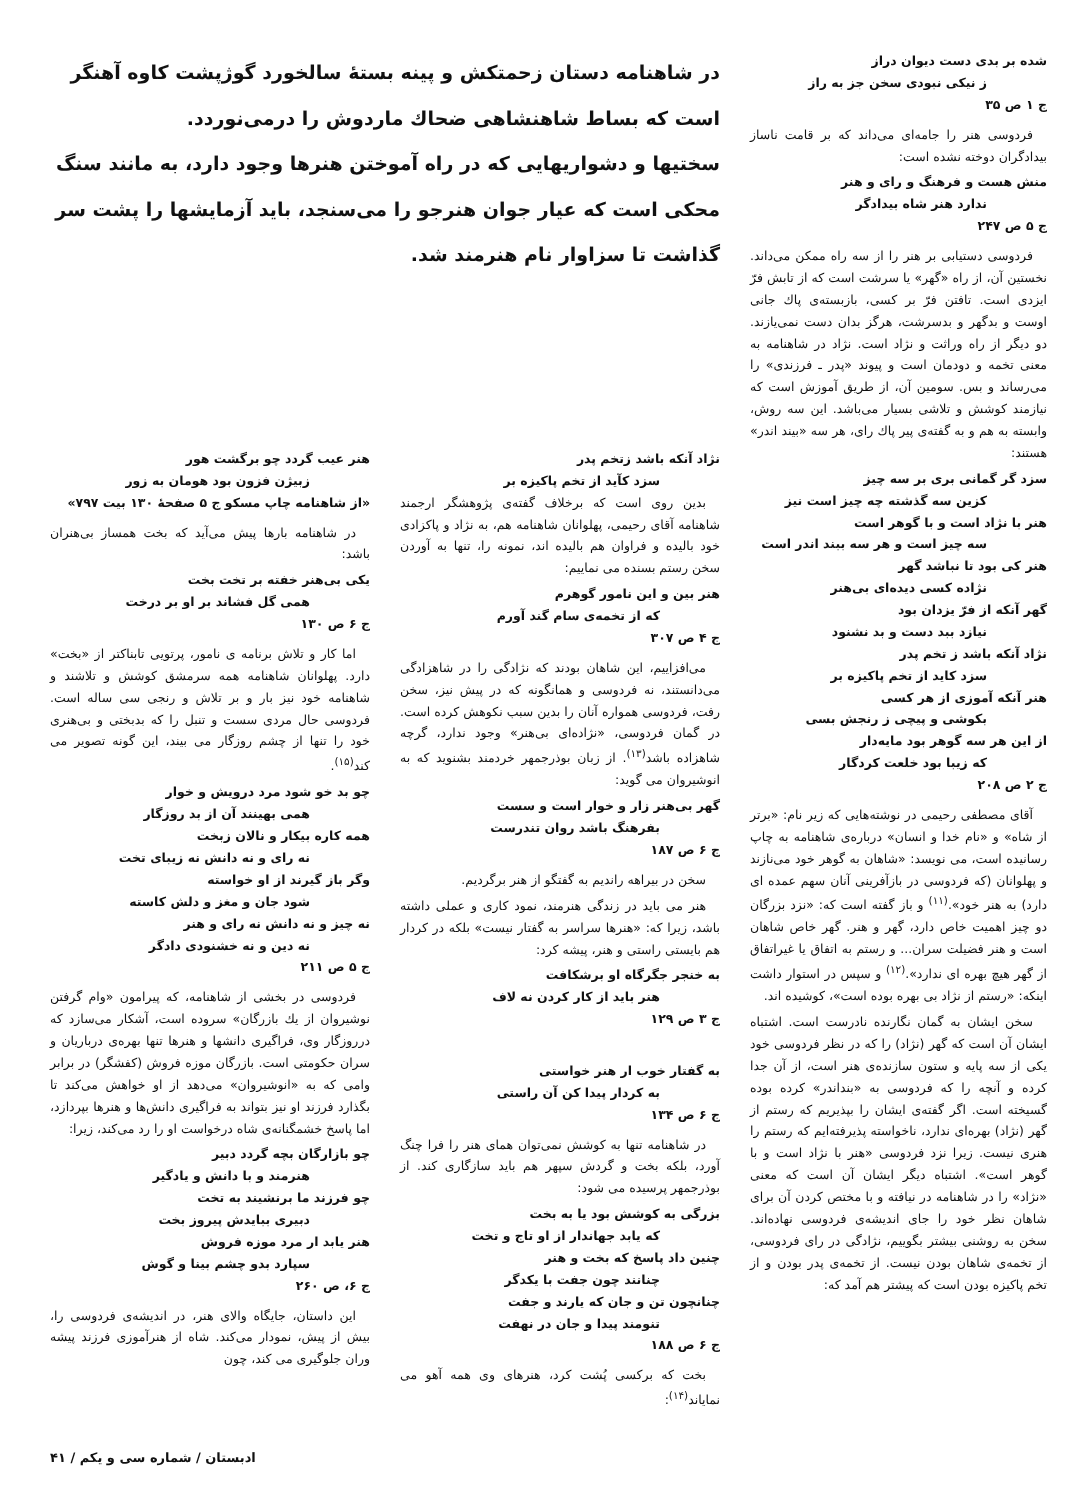شده بر بدی دست دیوان دراز
ز نیکی نبودی سخن جز به راز
ج ۱ ص ۳۵
فردوسی هنر را جامه‌ای می‌داند که بر قامت ناساز بیدادگران دوخته نشده است:
منش هست و فرهنگ و رای و هنر
ندارد هنر شاه بیدادگر
ج ۵ ص ۲۴۷
فردوسی دستیابی بر هنر را از سه راه ممکن می‌داند. نخستین آن، از راه «گهر» یا سرشت است که از تابش فرّ ایزدی است. تافتن فرّ بر کسی، بازبسته‌ی پاك جانی اوست و بدگهر و بدسرشت، هرگز بدان دست نمی‌یازند. دو دیگر از راه وراثت و نژاد است. نژاد در شاهنامه به معنی تخمه و دودمان است و پیوند «پدر ـ فرزندی» را می‌رساند و بس. سومین آن، از طریق آموزش است که نیازمند کوشش و تلاشی بسیار می‌باشد. این سه روش، وابسته به هم و به گفته‌ی پیر پاك رای، هر سه «بیند اندر» هستند:
سزد گر گمانی بری بر سه چیز
کزین سه گذشته چه چیز است نیز
هنر با نژاد است و با گوهر است
سه چیز است و هر سه ببند اندر است
هنر کی بود تا نباشد گهر
نژاده کسی دیده‌ای بی‌هنر
گهر آنکه از فرّ یزدان بود
نیازد ببد دست و بد نشنود
نژاد آنکه باشد ز تخم پدر
سزد کاید از تخم پاکیزه بر
هنر آنکه آموزی از هر کسی
بکوشی و پیچی ز رنجش بسی
از این هر سه گوهر بود مایه‌دار
که زیبا بود خلعت کردگار
ج ۲ ص ۲۰۸
آقای مصطفی رحیمی در نوشته‌هایی که زیر نام: «برتر از شاه» و «نام خدا و انسان» درباره‌ی شاهنامه به چاپ رسانیده است، می نویسد: «شاهان به گوهر خود می‌نازند و پهلوانان (که فردوسی در بازآفرینی آنان سهم عمده ای دارد) به هنر خود».<sup>(۱۱)</sup> و باز گفته است که: «نزد بزرگان دو چیز اهمیت خاص دارد، گهر و هنر. گهر خاص شاهان است و هنر فضیلت سران... و رستم به اتفاق یا غیراتفاق از گهر هیچ بهره ای ندارد».<sup>(۱۲)</sup> و سپس در استوار داشت اینکه: «رستم از نژاد بی بهره بوده است»، کوشیده اند.
سخن ایشان به گمان نگارنده نادرست است. اشتباه ایشان آن است که گهر (نژاد) را که در نظر فردوسی خود یکی از سه پایه و ستون سازنده‌ی هنر است، از آن جدا کرده و آنچه را که فردوسی به «بنداندر» کرده بوده گسیخته است. اگر گفته‌ی ایشان را بپذیریم که رستم از گهر (نژاد) بهره‌ای ندارد، ناخواسته پذیرفته‌ایم که رستم را هنری نیست. زیرا نزد فردوسی «هنر با نژاد است و با گوهر است». اشتباه دیگر ایشان آن است که معنی «نژاد» را در شاهنامه در نیافته و با مختص کردن آن برای شاهان نظر خود را جای اندیشه‌ی فردوسی نهاده‌اند. سخن به روشنی بیشتر بگوییم، نژادگی در رای فردوسی، از تخمه‌ی شاهان بودن نیست. از تخمه‌ی پدر بودن و از تخم پاکیزه بودن است که پیشتر هم آمد که:
در شاهنامه دستان زحمتکش و پینه بستهٔ سالخورد گوژپشت کاوه آهنگر است که بساط شاهنشاهی ضحاك ماردوش را درمی‌نوردد.
سختیها و دشواریهایی که در راه آموختن هنرها وجود دارد، به مانند سنگ محکی است که عیار جوان هنرجو را می‌سنجد، باید آزمایشها را پشت سر گذاشت تا سزاوار نام هنرمند شد.
نژاد آنکه باشد زتخم پدر
سزد کآید از تخم پاکیزه بر
بدین روی است که برخلاف گفته‌ی پژوهشگر ارجمند شاهنامه آقای رحیمی، پهلوانان شاهنامه هم، به نژاد و پاکزادی خود بالیده و فراوان هم بالیده اند، نمونه را، تنها به آوردن سخن رستم بسنده می نماییم:
هنر بین و این نامور گوهرم
که از تخمه‌ی سام گند آورم
ج ۴ ص ۳۰۷
می‌افزاییم، این شاهان بودند که نژادگی را در شاهزادگی می‌دانستند، نه فردوسی و همانگونه که در پیش نیز، سخن رفت، فردوسی همواره آنان را بدین سبب نکوهش کرده است. در گمان فردوسی، «نژاده‌ای بی‌هنر» وجود ندارد، گرچه شاهزاده باشد<sup>(۱۳)</sup>. از زبان بوذرجمهر خردمند بشنوید که به انوشیروان می گوید:
گهر بی‌هنر زار و خوار است و سست
بفرهنگ باشد روان تندرست
ج ۶ ص ۱۸۷
سخن در بیراهه راندیم به گفتگو از هنر برگردیم.
هنر می باید در زندگی هنرمند، نمود کاری و عملی داشته باشد، زیرا که: «هنرها سراسر به گفتار نیست» بلکه در کردار هم بایستی راستی و هنر، پیشه کرد:
به خنجر جگرگاه او برشکافت
هنر باید از کار کردن نه لاف
ج ۳ ص ۱۲۹
به گفتار خوب ار هنر خواستی
به کردار پیدا کن آن راستی
ج ۶ ص ۱۳۴
در شاهنامه تنها به کوشش نمی‌توان همای هنر را فرا چنگ آورد، بلکه بخت و گردش سپهر هم باید سازگاری کند. از بوذرجمهر پرسیده می شود:
بزرگی به کوشش بود یا به بخت
که یابد جهاندار از او تاج و تخت
چنین داد پاسخ که بخت و هنر
چنانند چون جفت با یکدگر
چنانچون تن و جان که یارند و جفت
تنومند پیدا و جان در نهفت
ج ۶ ص ۱۸۸
بخت که برکسی پُشت کرد، هنرهای وی همه آهو می نمایاند<sup>(۱۴)</sup>:
هنر عیب گردد چو برگشت هور
زبیژن فزون بود هومان به زور
«از شاهنامه چاپ مسکو ج ۵ صفحهٔ ۱۳۰ بیت ۷۹۷»
در شاهنامه بارها پیش می‌آید که بخت همساز بی‌هنران باشد:
یکی بی‌هنر خفته بر تخت بخت
همی گل فشاند بر او بر درخت
ج ۶ ص ۱۳۰
اما کار و تلاش برنامه ی نامور، پرتویی تابناکتر از «بخت» دارد. پهلوانان شاهنامه همه سرمشق کوشش و تلاشند و شاهنامه خود نیز بار و بر تلاش و رنجی سی ساله است. فردوسی حال مردی سست و تنبل را که بدبختی و بی‌هنری خود را تنها از چشم روزگار می بیند، این گونه تصویر می کند<sup>(۱۵)</sup>.
چو بد خو شود مرد درویش و خوار
همی بهینند آن از بد روزگار
همه کاره بیکار و نالان زبخت
نه رای و نه دانش نه زیبای تخت
وگر باز گیرند از او خواسته
شود جان و مغز و دلش کاسته
نه چیز و نه دانش نه رای و هنر
نه دین و نه خشنودی دادگر
ج ۵ ص ۲۱۱
فردوسی در بخشی از شاهنامه، که پیرامون «وام گرفتن نوشیروان از یك بازرگان» سروده است، آشکار می‌سازد که درروزگار وی، فراگیری دانشها و هنرها تنها بهره‌ی درباریان و سران حکومتی است. بازرگان موزه فروش (کفشگر) در برابر وامی که به «انوشیروان» می‌دهد از او خواهش می‌کند تا بگذارد فرزند او نیز بتواند به فراگیری دانش‌ها و هنرها بپردازد، اما پاسخ خشمگنانه‌ی شاه درخواست او را رد می‌کند، زیرا:
چو بازارگان بچه گردد دبیر
هنرمند و با دانش و یادگیر
چو فرزند ما برنشیند به تخت
دبیری ببایدش پیروز بخت
هنر یابد ار مرد موزه فروش
سپارد بدو چشم بینا و گوش
ج ۶، ص ۲۶۰
این داستان، جایگاه والای هنر، در اندیشه‌ی فردوسی را، بیش از پیش، نمودار می‌کند. شاه از هنرآموزی فرزند پیشه وران جلوگیری می کند، چون
ادبستان / شماره سی و یکم / ۴۱